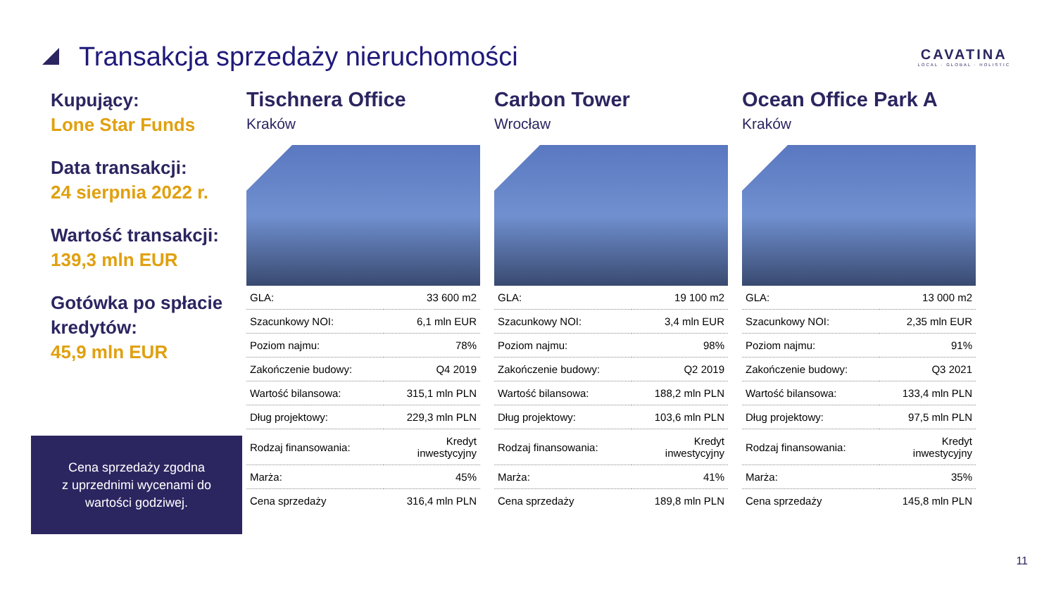Transakcja sprzedaży nieruchomości
CAVATINA
LOCAL · GLOBAL · HOLISTIC
Kupujący:
Lone Star Funds
Data transakcji:
24 sierpnia 2022 r.
Wartość transakcji:
139,3 mln EUR
Gotówka po spłacie kredytów:
45,9 mln EUR
Tischnera Office
Kraków
| GLA: | 33 600 m2 |
| Szacunkowy NOI: | 6,1 mln EUR |
| Poziom najmu: | 78% |
| Zakończenie budowy: | Q4 2019 |
| Wartość bilansowa: | 315,1 mln PLN |
| Dług projektowy: | 229,3 mln PLN |
| Rodzaj finansowania: | Kredyt inwestycyjny |
| Marża: | 45% |
| Cena sprzedaży | 316,4 mln PLN |
Carbon Tower
Wrocław
| GLA: | 19 100 m2 |
| Szacunkowy NOI: | 3,4 mln EUR |
| Poziom najmu: | 98% |
| Zakończenie budowy: | Q2 2019 |
| Wartość bilansowa: | 188,2 mln PLN |
| Dług projektowy: | 103,6 mln PLN |
| Rodzaj finansowania: | Kredyt inwestycyjny |
| Marża: | 41% |
| Cena sprzedaży | 189,8 mln PLN |
Ocean Office Park A
Kraków
| GLA: | 13 000 m2 |
| Szacunkowy NOI: | 2,35 mln EUR |
| Poziom najmu: | 91% |
| Zakończenie budowy: | Q3 2021 |
| Wartość bilansowa: | 133,4 mln PLN |
| Dług projektowy: | 97,5 mln PLN |
| Rodzaj finansowania: | Kredyt inwestycyjny |
| Marża: | 35% |
| Cena sprzedaży | 145,8 mln PLN |
Cena sprzedaży zgodna
z uprzednimi wycenami do
wartości godziwej.
11